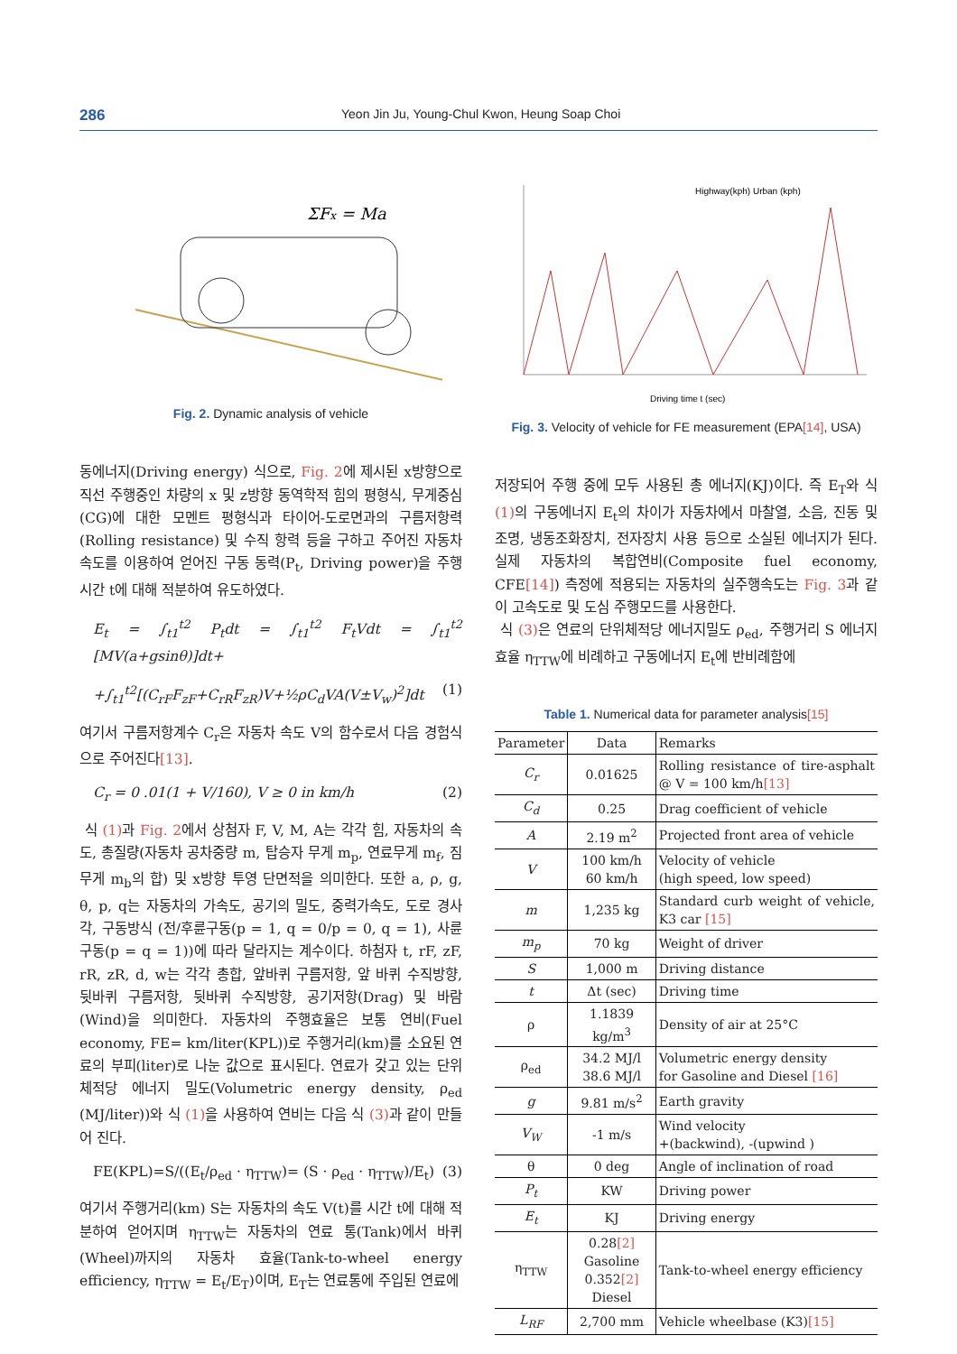286 Yeon Jin Ju, Young-Chul Kwon, Heung Soap Choi
ΣFx = Ma
Fig. 2. Dynamic analysis of vehicle
동에너지(Driving energy) 식으로, Fig. 2에 제시된 x방향으로 직선 주행중인 차량의 x 및 z방향 동역학적 힘의 평형식, 무게중심(CG)에 대한 모멘트 평형식과 타이어-도로면과의 구름저항력 (Rolling resistance) 및 수직 항력 등을 구하고 주어진 자동차 속도를 이용하여 얻어진 구동 동력(P<sub>t</sub>, Driving power)을 주행시간 t에 대해 적분하여 유도하였다.
E<sub>t</sub> = ∫<sub>t1</sub><sup>t2</sup> P<sub>t</sub>dt = ∫<sub>t1</sub><sup>t2</sup> F<sub>t</sub>Vdt = ∫<sub>t1</sub><sup>t2</sup> [MV(a+gsinθ)]dt+
+∫<sub>t1</sub><sup>t2</sup>[(C<sub>rF</sub>F<sub>zF</sub>+C<sub>rR</sub>F<sub>zR</sub>)V+½ρC<sub>d</sub>VA(V±V<sub>w</sub>)<sup>2</sup>]dt (1)
여기서 구름저항계수 C<sub>r</sub>은 자동차 속도 V의 함수로서 다음 경험식으로 주어진다[13].
C<sub>r</sub> = 0 .01(1 + V/160), V ≥ 0 in km/h (2)
식 (1) 과 Fig. 2에서 상첨자 F, V, M, A는 각각 힘, 자동차의 속도, 총질량(자동차 공차중량 m, 탑승자 무게 m<sub>p</sub>, 연료무게 m<sub>f</sub>, 짐무게 m<sub>b</sub>의 합) 및 x방향 투영 단면적을 의미한다. 또한 a, ρ, g, θ, p, q는 자동차의 가속도, 공기의 밀도, 중력가속도, 도로 경사각, 구동방식 (전/후륜구동(p = 1, q = 0/p = 0, q = 1), 사륜구동(p = q = 1))에 따라 달라지는 계수이다. 하첨자 t, rF, zF, rR, zR, d, w는 각각 총합, 앞바퀴 구름저항, 앞 바퀴 수직방향, 뒷바퀴 구름저항, 뒷바퀴 수직방향, 공기저항(Drag) 및 바람 (Wind)을 의미한다. 자동차의 주행효율은 보통 연비(Fuel economy, FE= km/liter(KPL))로 주행거리(km)를 소요된 연료의 부피(liter)로 나눈 값으로 표시된다. 연료가 갖고 있는 단위 체적당 에너지 밀도(Volumetric energy density, ρ<sub>ed</sub> (MJ/liter))와 식 (1) 을 사용하여 연비는 다음 식 (3) 과 같이 만들어 진다.
FE(KPL)=S/((E<sub>t</sub>/ρ<sub>ed</sub> · η<sub>TTW</sub>)= (S · ρ<sub>ed</sub> · η<sub>TTW</sub>)/E<sub>t</sub>) (3)
여기서 주행거리(km) S는 자동차의 속도 V(t)를 시간 t에 대해 적분하여 얻어지며 η<sub>TTW</sub>는 자동차의 연료 통(Tank)에서 바퀴(Wheel)까지의 자동차 효율(Tank-to-wheel energy efficiency, η<sub>TTW</sub> = E<sub>t</sub>/E<sub>T</sub>)이며, E<sub>T</sub>는 연료통에 주입된 연료에
Highway(kph) Urban (kph)
Driving time t (sec)
Fig. 3. Velocity of vehicle for FE measurement (EPA[14], USA)
저장되어 주행 중에 모두 사용된 총 에너지(KJ)이다. 즉 E<sub>T</sub>와 식 (1) 의 구동에너지 E<sub>t</sub>의 차이가 자동차에서 마찰열, 소음, 진동 및 조명, 냉동조화장치, 전자장치 사용 등으로 소실된 에너지가 된다. 실제 자동차의 복합연비(Composite fuel economy, CFE[14]) 측정에 적용되는 자동차의 실주행속도는 Fig. 3과 같이 고속도로 및 도심 주행모드를 사용한다.
식 (3) 은 연료의 단위체적당 에너지밀도 ρ<sub>ed</sub>, 주행거리 S 에너지효율 η<sub>TTW</sub>에 비례하고 구동에너지 E<sub>t</sub>에 반비례함에
Table 1. Numerical data for parameter analysis[15]
| Parameter | Data | Remarks |
| --- | --- | --- |
| C<sub>r</sub> | 0.01625 | Rolling resistance of tire-asphalt @ V = 100 km/h [13] |
| C<sub>d</sub> | 0.25 | Drag coefficient of vehicle |
| A | 2.19 m<sup>2</sup> | Projected front area of vehicle |
| V | 100 km/h 60 km/h | Velocity of vehicle (high speed, low speed) |
| m | 1,235 kg | Standard curb weight of vehicle, K3 car [15] |
| m<sub>p</sub> | 70 kg | Weight of driver |
| S | 1,000 m | Driving distance |
| t | Δt (sec) | Driving time |
| ρ | 1.1839 kg/m<sup>3</sup> | Density of air at 25°C |
| ρ<sub>ed</sub> | 34.2 MJ/l 38.6 MJ/l | Volumetric energy density for Gasoline and Diesel [16] |
| g | 9.81 m/s<sup>2</sup> | Earth gravity |
| V<sub>W</sub> | -1 m/s | Wind velocity +(backwind), -(upwind ) |
| θ | 0 deg | Angle of inclination of road |
| P<sub>t</sub> | KW | Driving power |
| E<sub>t</sub> | KJ | Driving energy |
| η<sub>TTW</sub> | 0.28 [2] Gasoline 0.352 [2] Diesel | Tank-to-wheel energy efficiency |
| L<sub>RF</sub> | 2,700 mm | Vehicle wheelbase (K3) [15] |